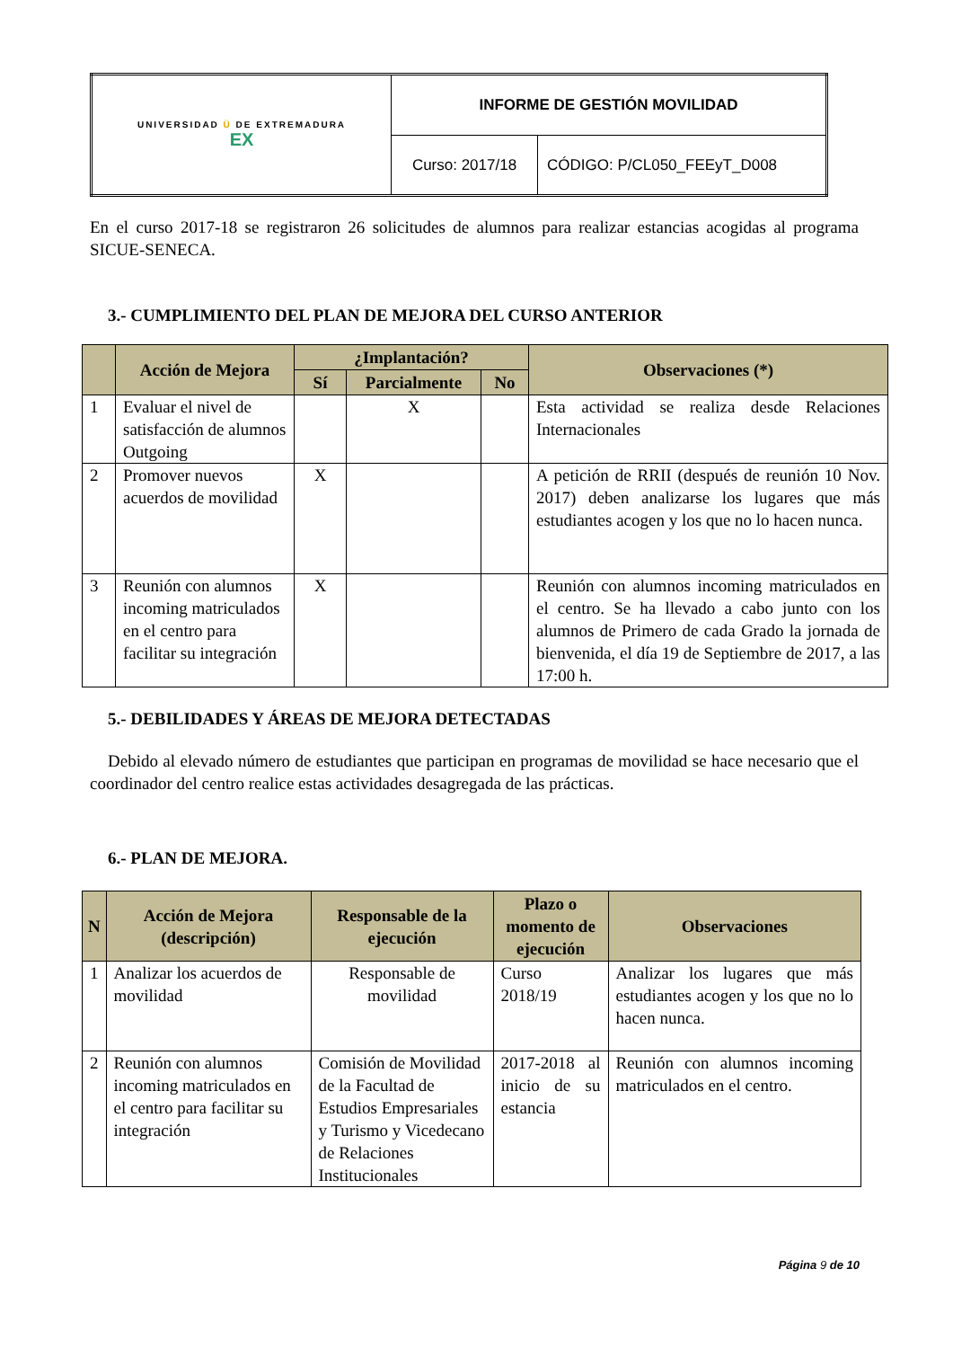| UNIVERSIDAD Ü DE EXTREMADURA EX | INFORME DE GESTIÓN MOVILIDAD | |
| | Curso: 2017/18 | CÓDIGO: P/CL050_FEEyT_D008 |
En el curso 2017-18 se registraron 26 solicitudes de alumnos para realizar estancias acogidas al programa SICUE-SENECA.
3.- CUMPLIMIENTO DEL PLAN DE MEJORA DEL CURSO ANTERIOR
| | Acción de Mejora | ¿Implantación? | | | Observaciones (*) |
| --- | --- | --- | --- | --- | --- |
| | | Sí | Parcialmente | No | |
| 1 | Evaluar el nivel de satisfacción de alumnos Outgoing | | X | | Esta actividad se realiza desde Relaciones Internacionales |
| 2 | Promover nuevos acuerdos de movilidad | X | | | A petición de RRII (después de reunión 10 Nov. 2017) deben analizarse los lugares que más estudiantes acogen y los que no lo hacen nunca. |
| 3 | Reunión con alumnos incoming matriculados en el centro para facilitar su integración | X | | | Reunión con alumnos incoming matriculados en el centro. Se ha llevado a cabo junto con los alumnos de Primero de cada Grado la jornada de bienvenida, el día 19 de Septiembre de 2017, a las 17:00 h. |
5.- DEBILIDADES Y ÁREAS DE MEJORA DETECTADAS
Debido al elevado número de estudiantes que participan en programas de movilidad se hace necesario que el coordinador del centro realice estas actividades desagregada de las prácticas.
6.- PLAN DE MEJORA.
| N | Acción de Mejora (descripción) | Responsable de la ejecución | Plazo o momento de ejecución | Observaciones |
| --- | --- | --- | --- | --- |
| 1 | Analizar los acuerdos de movilidad | Responsable de movilidad | Curso 2018/19 | Analizar los lugares que más estudiantes acogen y los que no lo hacen nunca. |
| 2 | Reunión con alumnos incoming matriculados en el centro para facilitar su integración | Comisión de Movilidad de la Facultad de Estudios Empresariales y Turismo y Vicedecano de Relaciones Institucionales | 2017-2018 al inicio de su estancia | Reunión con alumnos incoming matriculados en el centro. |
Página 9 de 10